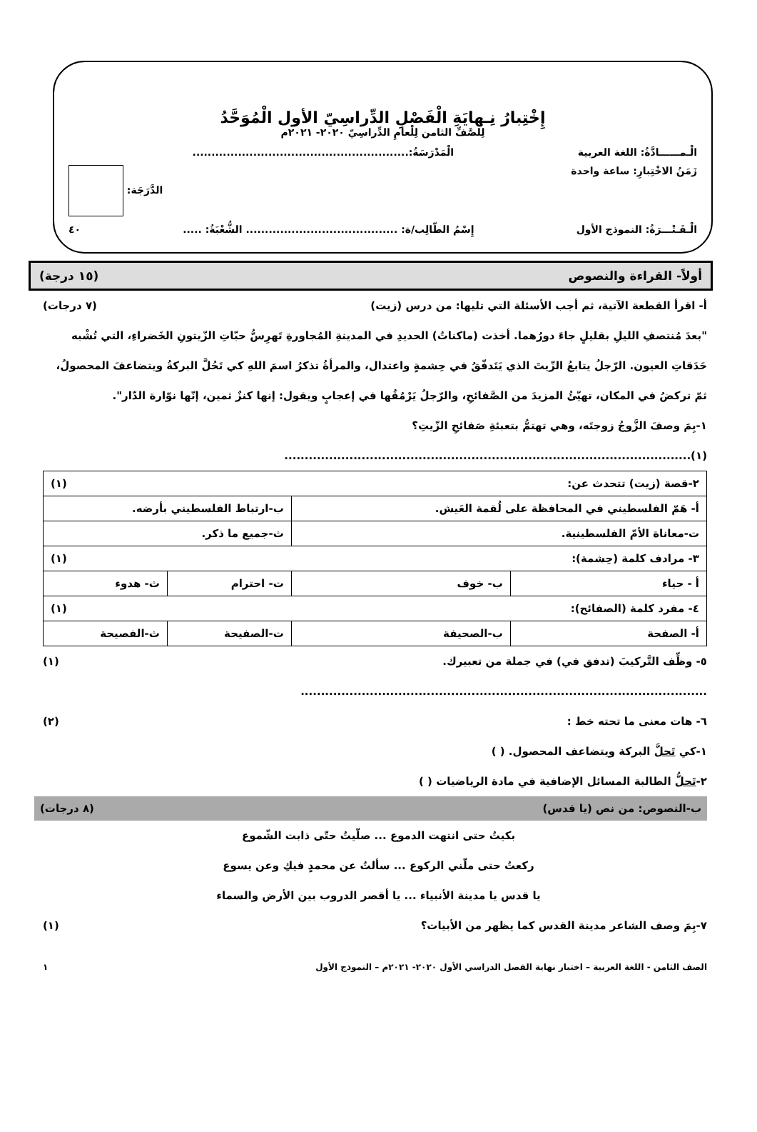إِخْتِبارُ نِـهايَةِ الْفَصْلِ الدِّراسِيّ الأول الْمُوَحَّدُ
لِلصَّفِّ الثامن لِلْعامِ الدِّراسِيّ ٢٠٢٠- ٢٠٢١م
الْـمــــــادَّةُ: اللغة العربية الْمَدْرَسَةُ:.........................................................
زَمَنُ الاخْتِبارِ: ساعة واحدة الدَّرَجَة:
الْـفَـتْـــرَةُ: النموذج الأول إِسْمُ الطّالِب/ة: ........................................ الشُّعْبَةُ: ..... ٤٠
أولاً- القراءة والنصوص (١٥ درجة)
أ- اقرأ القطعة الآتية، ثم أجب الأسئلة التي تليها: من درس (زيت) (٧ درجات)
"بعدَ مُنتصفِ الليلِ بقليلٍ جاءَ دورُهما. أخذت (ماكناتُ) الحديدِ في المدينةِ المُجاورةِ تَهرِسُّ حبّاتِ الزّيتونِ الخَضراءِ، التي تُشْبه حَدَقاتِ العيون. الرّجلُ يتابعُ الزّيتَ الذي يَتَدفّقُ في حِشمةٍ واعتدال، والمرأةُ تذكرُ اسمَ اللهِ كي تَحُلَّ البركةُ ويتضاعفَ المحصولُ، ثمّ تركضُ في المكان، تهيّئُ المزيدَ من الصَّفائحِ، والرّجلُ يَرْمُقُها في إعجابٍ ويقول: إنها كنزٌ ثمين، إنّها نوّارة الدّار".
١-بِمَ وصفَ الزَّوجُ زوجتَه، وهي تهتمُّ بتعبئةِ صَفائحِ الزّيتِ؟
(١)....................................................................................................
| ٢-قصة (زيت) تتحدث عن: (١) | | | |
| أ- هَمّ الفلسطيني في المحافظة على لُقمة العَيش. | | ب-ارتباط الفلسطيني بأرضه. | |
| ت-معاناة الأمّ الفلسطينية. | | ث-جميع ما ذكر. | |
| ٣- مرادف كلمة (حِشمة): (١) | | | |
| أ - حياء | ب- خوف | ت- احترام | ث- هدوء |
| ٤- مفرد كلمة (الصفائح): (١) | | | |
| أ- الصفحة | ب-الصحيفة | ت-الصفيحة | ث-الفصيحة |
٥- وظِّف التَّركيبَ (تدفق في) في جملة من تعبيرك. (١)
....................................................................................................
٦- هات معنى ما تحته خط : (٢)
١-كي تَحلَّ البركة ويتضاعف المحصول. ( )
٢-تَحلُّ الطالبة المسائل الإضافية في مادة الرياضيات ( )
ب-النصوص: من نص (يا قدس) (٨ درجات)
بكيتُ حتى انتهت الدموع ... صلّيتُ حتّى ذابت الشّموع
ركعتُ حتى ملّني الركوع ... سألتُ عن محمدٍ فيكِ وعن يسوع
يا قدس يا مدينة الأنبياء ... يا أقصر الدروب بين الأرض والسماء
٧-بِمَ وصف الشاعر مدينة القدس كما يظهر من الأبيات؟ (١)
الصف الثامن - اللغة العربية – اختبار نهاية الفصل الدراسي الأول ٢٠٢٠- ٢٠٢١م – النموذج الأول ١